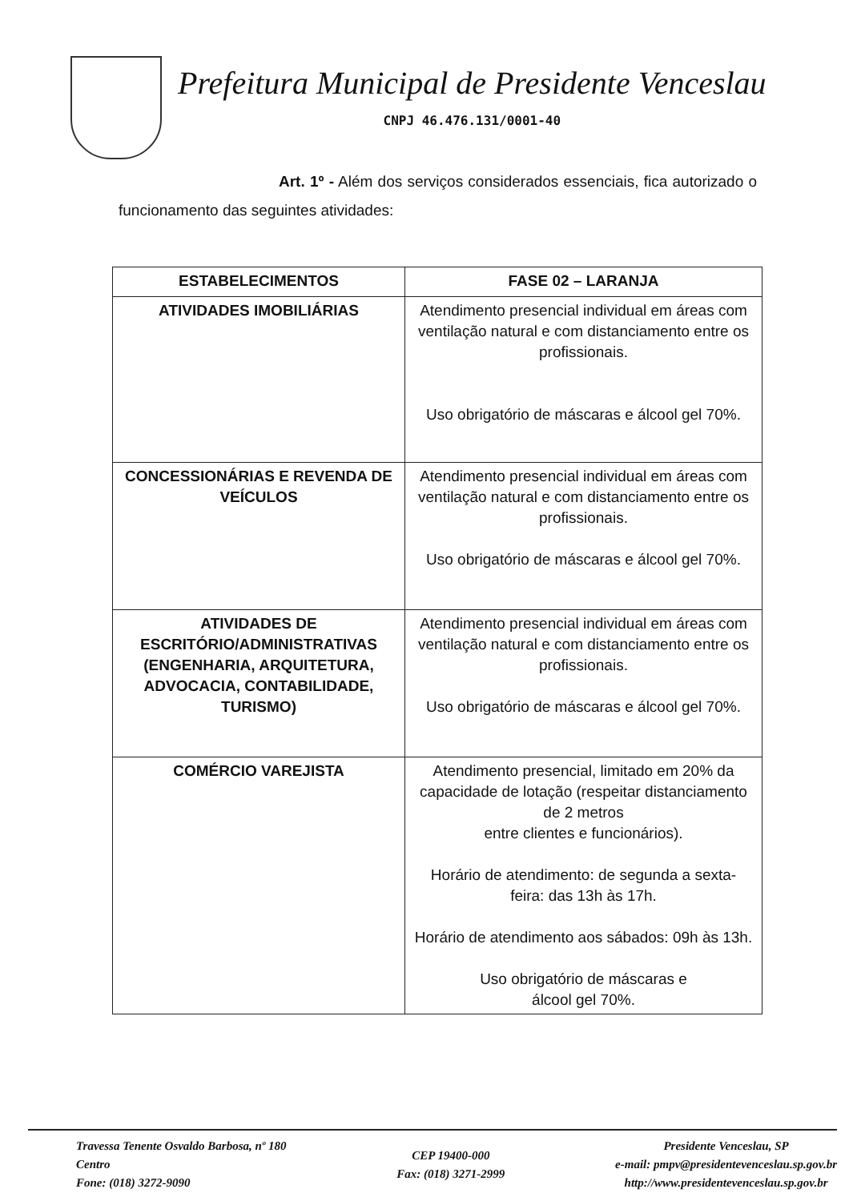Prefeitura Municipal de Presidente Venceslau
CNPJ 46.476.131/0001-40
Art. 1º - Além dos serviços considerados essenciais, fica autorizado o funcionamento das seguintes atividades:
| ESTABELECIMENTOS | FASE 02 – LARANJA |
| --- | --- |
| ATIVIDADES IMOBILIÁRIAS | Atendimento presencial individual em áreas com ventilação natural e com distanciamento entre os profissionais. Uso obrigatório de máscaras e álcool gel 70%. |
| CONCESSIONÁRIAS E REVENDA DE VEÍCULOS | Atendimento presencial individual em áreas com ventilação natural e com distanciamento entre os profissionais. Uso obrigatório de máscaras e álcool gel 70%. |
| ATIVIDADES DE ESCRITÓRIO/ADMINISTRATIVAS (ENGENHARIA, ARQUITETURA, ADVOCACIA, CONTABILIDADE, TURISMO) | Atendimento presencial individual em áreas com ventilação natural e com distanciamento entre os profissionais. Uso obrigatório de máscaras e álcool gel 70%. |
| COMÉRCIO VAREJISTA | Atendimento presencial, limitado em 20% da capacidade de lotação (respeitar distanciamento de 2 metros entre clientes e funcionários). Horário de atendimento: de segunda a sexta- feira: das 13h às 17h. Horário de atendimento aos sábados: 09h às 13h. Uso obrigatório de máscaras e álcool gel 70%. |
Travessa Tenente Osvaldo Barbosa, nº 180
Centro
Fone: (018) 3272-9090
CEP 19400-000
Fax: (018) 3271-2999
Presidente Venceslau, SP
e-mail: pmpv@presidentevenceslau.sp.gov.br
http://www.presidentevenceslau.sp.gov.br